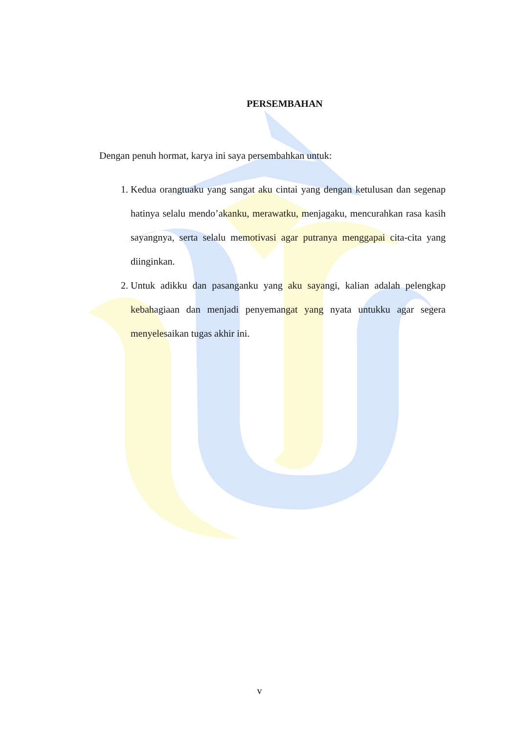PERSEMBAHAN
Dengan penuh hormat, karya ini saya persembahkan untuk:
1. Kedua orangtuaku yang sangat aku cintai yang dengan ketulusan dan segenap hatinya selalu mendo’akanku, merawatku, menjagaku, mencurahkan rasa kasih sayangnya, serta selalu memotivasi agar putranya menggapai cita-cita yang diinginkan.
2. Untuk adikku dan pasanganku yang aku sayangi, kalian adalah pelengkap kebahagiaan dan menjadi penyemangat yang nyata untukku agar segera menyelesaikan tugas akhir ini.
v